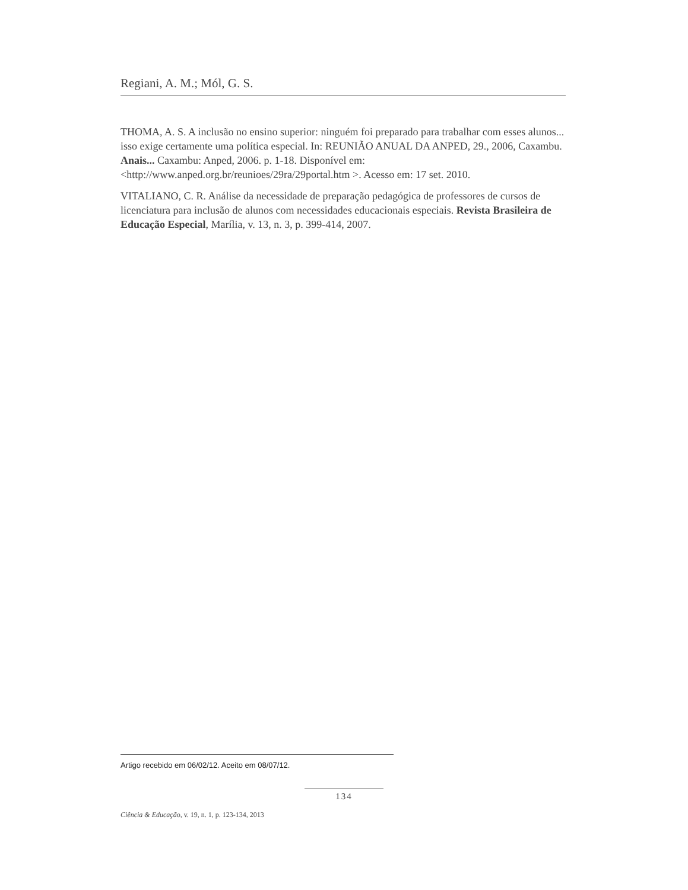Regiani, A. M.; Mól, G. S.
THOMA, A. S. A inclusão no ensino superior: ninguém foi preparado para trabalhar com esses alunos... isso exige certamente uma política especial. In: REUNIÃO ANUAL DA ANPED, 29., 2006, Caxambu. Anais... Caxambu: Anped, 2006. p. 1-18. Disponível em:<http://www.anped.org.br/reunioes/29ra/29portal.htm >. Acesso em: 17 set. 2010.
VITALIANO, C. R. Análise da necessidade de preparação pedagógica de professores de cursos de licenciatura para inclusão de alunos com necessidades educacionais especiais. Revista Brasileira de Educação Especial, Marília, v. 13, n. 3, p. 399-414, 2007.
Artigo recebido em 06/02/12. Aceito em 08/07/12.
134
Ciência & Educação, v. 19, n. 1, p. 123-134, 2013